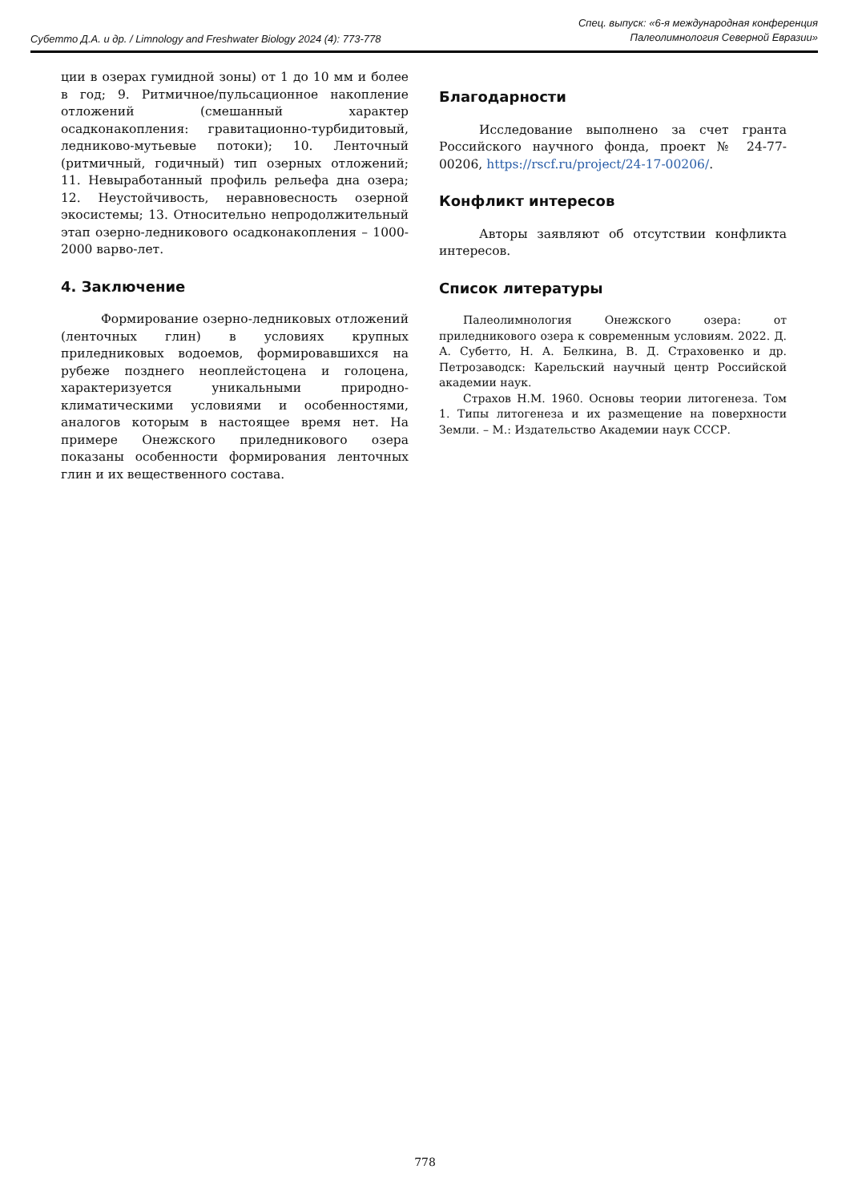Субетто Д.А. и др. / Limnology and Freshwater Biology 2024 (4): 773-778
Спец. выпуск: «6-я международная конференция
Палеолимнология Северной Евразии»
ции в озерах гумидной зоны) от 1 до 10 мм и более в год; 9. Ритмичное/пульсационное накопление отложений (смешанный характер осадконакопления: гравитационно-турбидитовый, ледниково-мутьевые потоки); 10. Ленточный (ритмичный, годичный) тип озерных отложений; 11. Невыработанный профиль рельефа дна озера; 12. Неустойчивость, неравновесность озерной экосистемы; 13. Относительно непродолжительный этап озерно-ледникового осадконакопления – 1000-2000 варво-лет.
4. Заключение
Формирование озерно-ледниковых отложений (ленточных глин) в условиях крупных приледниковых водоемов, формировавшихся на рубеже позднего неоплейстоцена и голоцена, характеризуется уникальными природно-климатическими условиями и особенностями, аналогов которым в настоящее время нет. На примере Онежского приледникового озера показаны особенности формирования ленточных глин и их вещественного состава.
Благодарности
Исследование выполнено за счет гранта Российского научного фонда, проект № 24-77-00206, https://rscf.ru/project/24-17-00206/.
Конфликт интересов
Авторы заявляют об отсутствии конфликта интересов.
Список литературы
Палеолимнология Онежского озера: от приледникового озера к современным условиям. 2022. Д. А. Субетто, Н. А. Белкина, В. Д. Страховенко и др. Петрозаводск: Карельский научный центр Российской академии наук.
Страхов Н.М. 1960. Основы теории литогенеза. Том 1. Типы литогенеза и их размещение на поверхности Земли. – М.: Издательство Академии наук СССР.
778